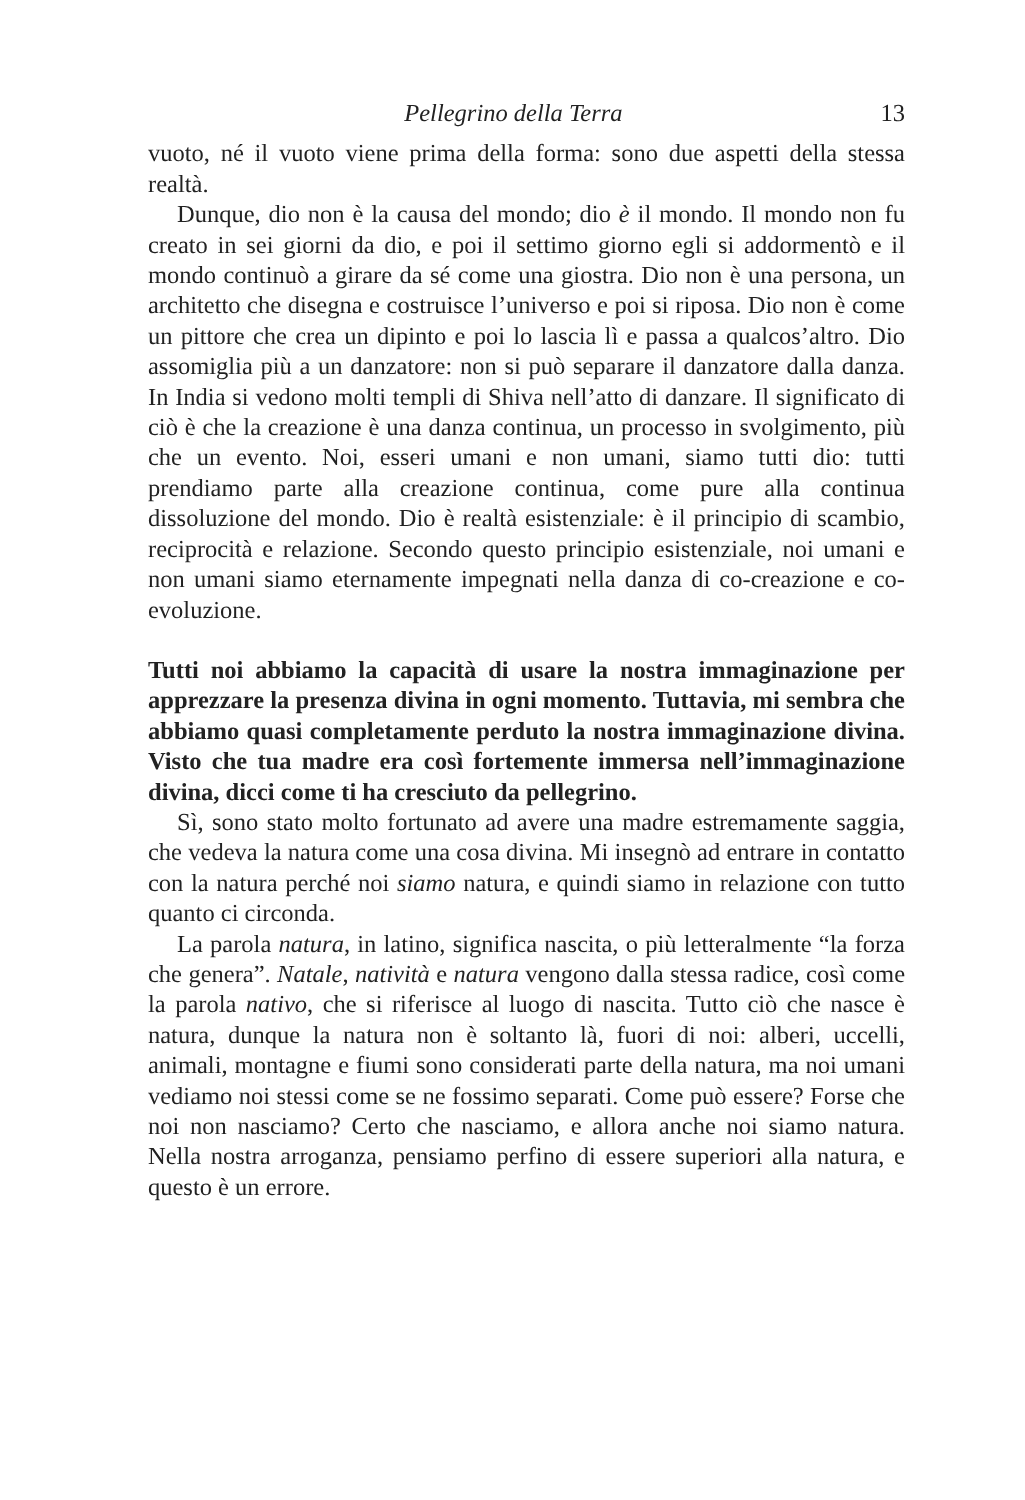Pellegrino della Terra 13
vuoto, né il vuoto viene prima della forma: sono due aspetti della stessa realtà.
Dunque, dio non è la causa del mondo; dio è il mondo. Il mondo non fu creato in sei giorni da dio, e poi il settimo giorno egli si addormentò e il mondo continuò a girare da sé come una giostra. Dio non è una persona, un architetto che disegna e costruisce l’universo e poi si riposa. Dio non è come un pittore che crea un dipinto e poi lo lascia lì e passa a qualcos’altro. Dio assomiglia più a un danzatore: non si può separare il danzatore dalla danza. In India si vedono molti templi di Shiva nell’atto di danzare. Il significato di ciò è che la creazione è una danza continua, un processo in svolgimento, più che un evento. Noi, esseri umani e non umani, siamo tutti dio: tutti prendiamo parte alla creazione continua, come pure alla continua dissoluzione del mondo. Dio è realtà esistenziale: è il principio di scambio, reciprocità e relazione. Secondo questo principio esistenziale, noi umani e non umani siamo eternamente impegnati nella danza di co-creazione e co-evoluzione.
Tutti noi abbiamo la capacità di usare la nostra immaginazione per apprezzare la presenza divina in ogni momento. Tuttavia, mi sembra che abbiamo quasi completamente perduto la nostra immaginazione divina. Visto che tua madre era così fortemente immersa nell’immaginazione divina, dicci come ti ha cresciuto da pellegrino.
Sì, sono stato molto fortunato ad avere una madre estremamente saggia, che vedeva la natura come una cosa divina. Mi insegnò ad entrare in contatto con la natura perché noi siamo natura, e quindi siamo in relazione con tutto quanto ci circonda.
La parola natura, in latino, significa nascita, o più letteralmente “la forza che genera”. Natale, natività e natura vengono dalla stessa radice, così come la parola nativo, che si riferisce al luogo di nascita. Tutto ciò che nasce è natura, dunque la natura non è soltanto là, fuori di noi: alberi, uccelli, animali, montagne e fiumi sono considerati parte della natura, ma noi umani vediamo noi stessi come se ne fossimo separati. Come può essere? Forse che noi non nasciamo? Certo che nasciamo, e allora anche noi siamo natura. Nella nostra arroganza, pensiamo perfino di essere superiori alla natura, e questo è un errore.